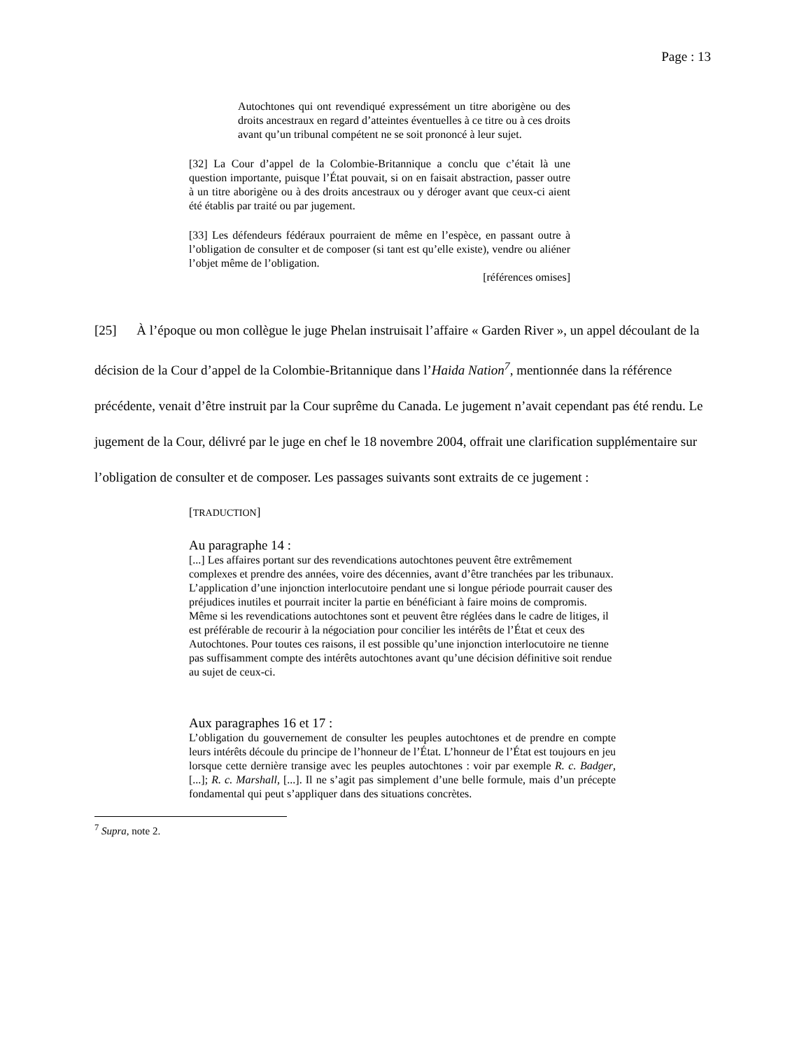Page : 13
Autochtones qui ont revendiqué expressément un titre aborigène ou des droits ancestraux en regard d’atteintes éventuelles à ce titre ou à ces droits avant qu’un tribunal compétent ne se soit prononcé à leur sujet.
[32] La Cour d’appel de la Colombie-Britannique a conclu que c’était là une question importante, puisque l’État pouvait, si on en faisait abstraction, passer outre à un titre aborigène ou à des droits ancestraux ou y déroger avant que ceux-ci aient été établis par traité ou par jugement.
[33] Les défendeurs fédéraux pourraient de même en l’espèce, en passant outre à l’obligation de consulter et de composer (si tant est qu’elle existe), vendre ou aliéner l’objet même de l’obligation.
[références omises]
[25] À l’époque ou mon collègue le juge Phelan instruisait l’affaire « Garden River », un appel découlant de la décision de la Cour d’appel de la Colombie-Britannique dans l’Haida Nation<sup>7</sup>, mentionnée dans la référence précédente, venait d’être instruit par la Cour suprême du Canada. Le jugement n’avait cependant pas été rendu. Le jugement de la Cour, délivré par le juge en chef le 18 novembre 2004, offrait une clarification supplémentaire sur l’obligation de consulter et de composer. Les passages suivants sont extraits de ce jugement :
[TRADUCTION]
Au paragraphe 14 :
[...] Les affaires portant sur des revendications autochtones peuvent être extrêmement complexes et prendre des années, voire des décennies, avant d’être tranchées par les tribunaux. L’application d’une injonction interlocutoire pendant une si longue période pourrait causer des préjudices inutiles et pourrait inciter la partie en bénéficiant à faire moins de compromis. Même si les revendications autochtones sont et peuvent être réglées dans le cadre de litiges, il est préférable de recourir à la négociation pour concilier les intérêts de l’État et ceux des Autochtones. Pour toutes ces raisons, il est possible qu’une injonction interlocutoire ne tienne pas suffisamment compte des intérêts autochtones avant qu’une décision définitive soit rendue au sujet de ceux-ci.
Aux paragraphes 16 et 17 :
L’obligation du gouvernement de consulter les peuples autochtones et de prendre en compte leurs intérêts découle du principe de l’honneur de l’État. L’honneur de l’État est toujours en jeu lorsque cette dernière transige avec les peuples autochtones : voir par exemple R. c. Badger, [...]; R. c. Marshall, [...]. Il ne s’agit pas simplement d’une belle formule, mais d’un précepte fondamental qui peut s’appliquer dans des situations concrètes.
<sup>7</sup> Supra, note 2.